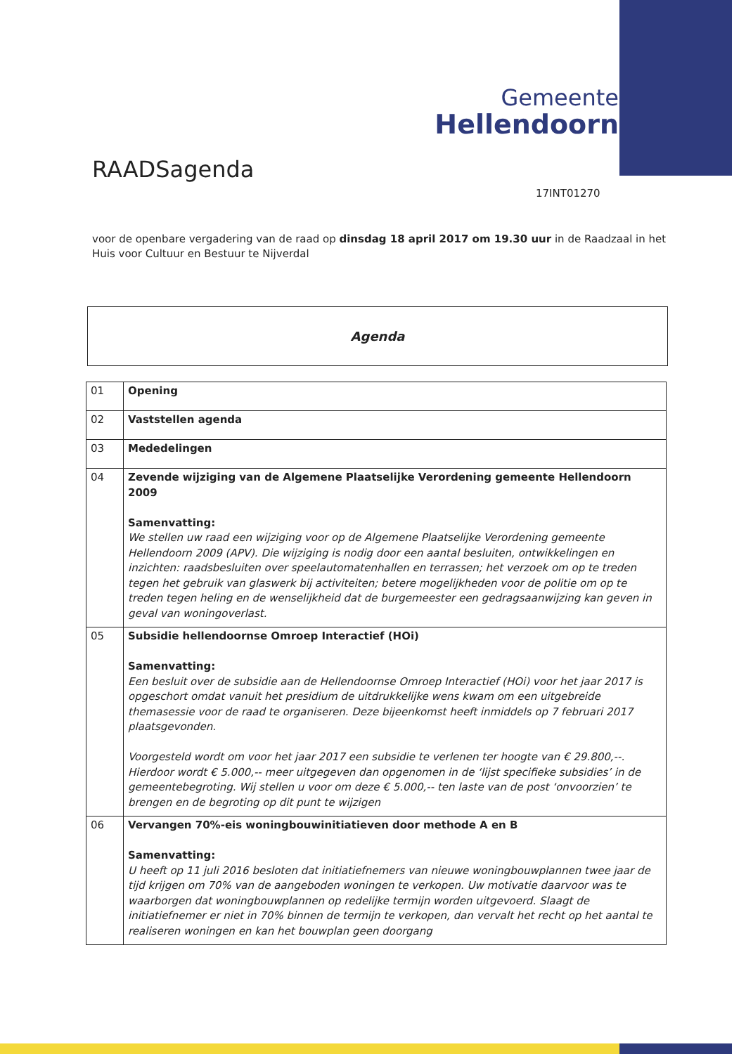Gemeente
Hellendoorn
RAADSagenda
17INT01270
voor de openbare vergadering van de raad op dinsdag 18 april 2017 om 19.30 uur in de Raadzaal in het Huis voor Cultuur en Bestuur te Nijverdal
Agenda
| 01 | Opening |
| 02 | Vaststellen agenda |
| 03 | Mededelingen |
| 04 | Zevende wijziging van de Algemene Plaatselijke Verordening gemeente Hellendoorn 2009 Samenvatting: We stellen uw raad een wijziging voor op de Algemene Plaatselijke Verordening gemeente Hellendoorn 2009 (APV). Die wijziging is nodig door een aantal besluiten, ontwikkelingen en inzichten: raadsbesluiten over speelautomatenhallen en terrassen; het verzoek om op te treden tegen het gebruik van glaswerk bij activiteiten; betere mogelijkheden voor de politie om op te treden tegen heling en de wenselijkheid dat de burgemeester een gedragsaanwijzing kan geven in geval van woningoverlast. |
| 05 | Subsidie hellendoornse Omroep Interactief (HOi) Samenvatting: Een besluit over de subsidie aan de Hellendoornse Omroep Interactief (HOi) voor het jaar 2017 is opgeschort omdat vanuit het presidium de uitdrukkelijke wens kwam om een uitgebreide themasessie voor de raad te organiseren. Deze bijeenkomst heeft inmiddels op 7 februari 2017 plaatsgevonden. Voorgesteld wordt om voor het jaar 2017 een subsidie te verlenen ter hoogte van € 29.800,--. Hierdoor wordt € 5.000,-- meer uitgegeven dan opgenomen in de ‘lijst specifieke subsidies’ in de gemeentebegroting. Wij stellen u voor om deze € 5.000,-- ten laste van de post ‘onvoorzien’ te brengen en de begroting op dit punt te wijzigen |
| 06 | Vervangen 70%-eis woningbouwinitiatieven door methode A en B Samenvatting: U heeft op 11 juli 2016 besloten dat initiatiefnemers van nieuwe woningbouwplannen twee jaar de tijd krijgen om 70% van de aangeboden woningen te verkopen. Uw motivatie daarvoor was te waarborgen dat woningbouwplannen op redelijke termijn worden uitgevoerd. Slaagt de initiatiefnemer er niet in 70% binnen de termijn te verkopen, dan vervalt het recht op het aantal te realiseren woningen en kan het bouwplan geen doorgang |